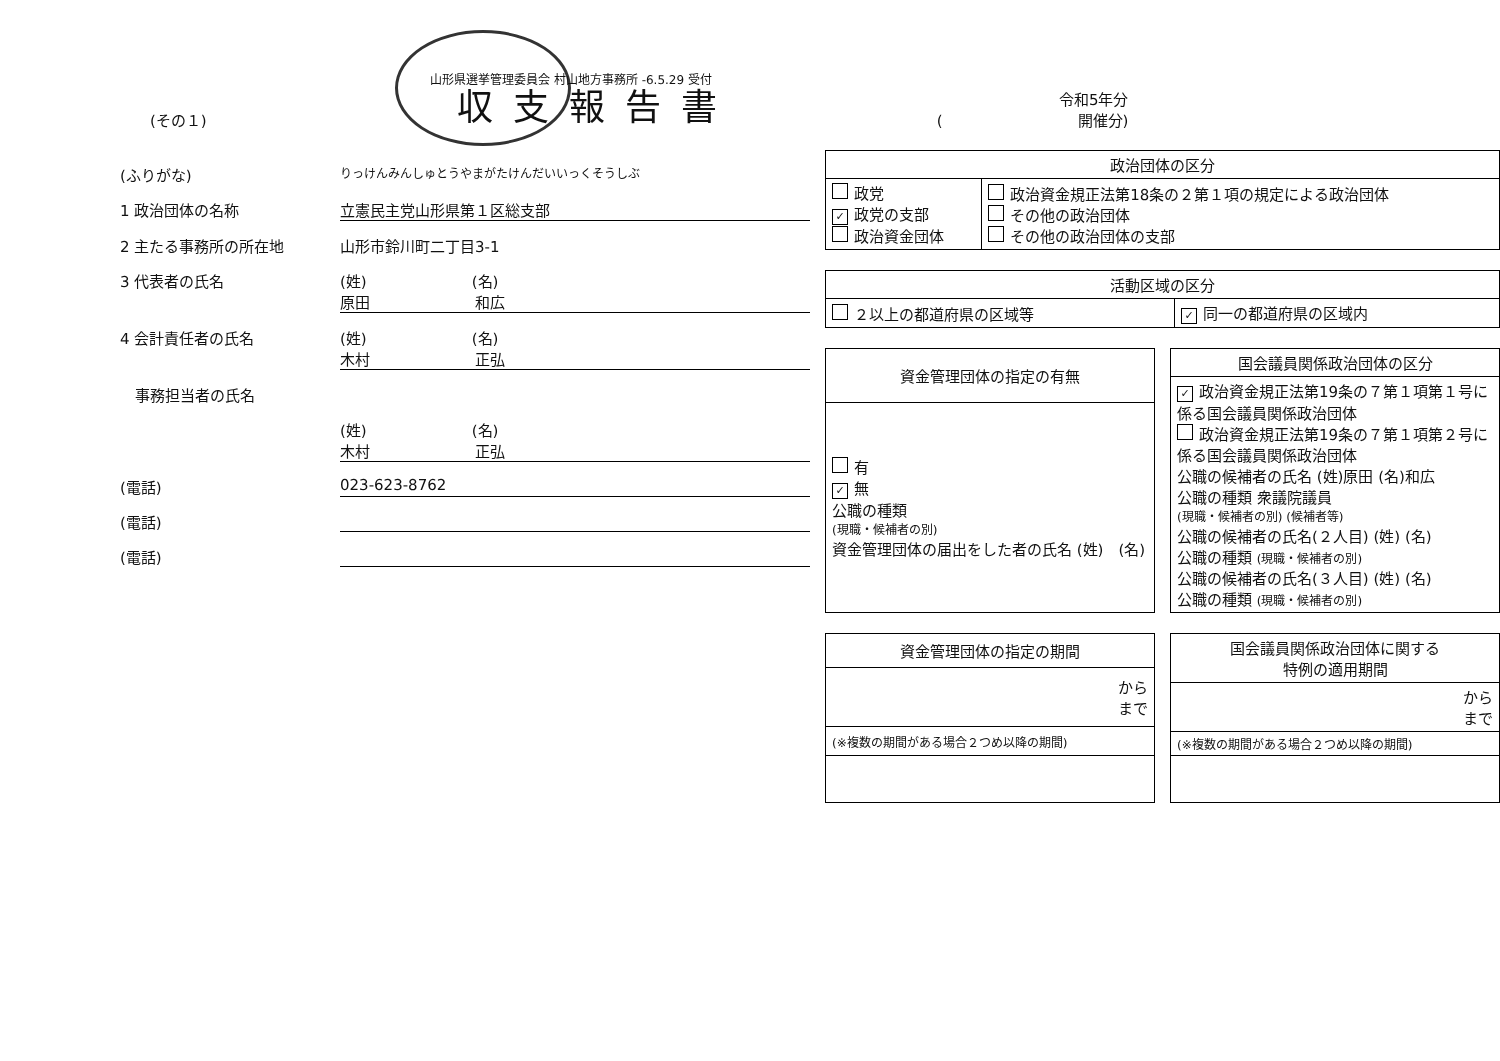(その１)
山形県選挙管理委員会 村山地方事務所 -6.5.29 受付
収支報告書 令和5年分
(　　　　　　　　　開催分)
(ふりがな) りっけんみんしゅとうやまがたけんだいいっくそうしぶ
1 政治団体の名称 立憲民主党山形県第１区総支部
2 主たる事務所の所在地 山形市鈴川町二丁目3-1
3 代表者の氏名 (姓)　　　　　　　(名)
原田　　　　　　　和広
4 会計責任者の氏名 (姓)　　　　　　　(名)
木村　　　　　　　正弘
　事務担当者の氏名
(姓)　　　　　　　(名)
木村　　　　　　　正弘
(電話) 023-623-8762
(電話)
(電話)
| 政治団体の区分 | |
| --- | --- |
| 政党 ✓ 政党の支部 政治資金団体 | 政治資金規正法第18条の２第１項の規定による政治団体 その他の政治団体 その他の政治団体の支部 |
| 活動区域の区分 | |
| --- | --- |
| ２以上の都道府県の区域等 | ✓ 同一の都道府県の区域内 |
| 資金管理団体の指定の有無 |
| --- |
| 有 ✓ 無 公職の種類 (現職・候補者の別) 資金管理団体の届出をした者の氏名 (姓) (名) |
| 国会議員関係政治団体の区分 |
| --- |
| ✓ 政治資金規正法第19条の７第１項第１号に係る国会議員関係政治団体 政治資金規正法第19条の７第１項第２号に係る国会議員関係政治団体 公職の候補者の氏名 (姓)原田 (名)和広 公職の種類 衆議院議員 (現職・候補者の別) (候補者等) 公職の候補者の氏名(２人目) (姓) (名) 公職の種類 (現職・候補者の別) 公職の候補者の氏名(３人目) (姓) (名) 公職の種類 (現職・候補者の別) |
| 資金管理団体の指定の期間 |
| --- |
| から まで |
| (※複数の期間がある場合２つめ以降の期間) |
| 国会議員関係政治団体に関する 特例の適用期間 |
| --- |
| から まで |
| (※複数の期間がある場合２つめ以降の期間) |